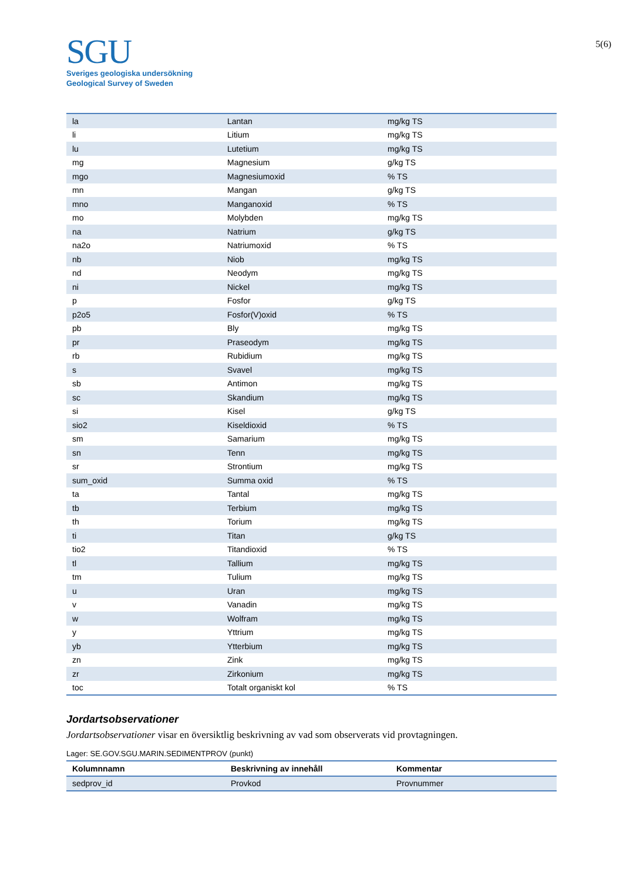5(6)
SGU
Sveriges geologiska undersökning
Geological Survey of Sweden
| la | Lantan | mg/kg TS |
| li | Litium | mg/kg TS |
| lu | Lutetium | mg/kg TS |
| mg | Magnesium | g/kg TS |
| mgo | Magnesiumoxid | % TS |
| mn | Mangan | g/kg TS |
| mno | Manganoxid | % TS |
| mo | Molybden | mg/kg TS |
| na | Natrium | g/kg TS |
| na2o | Natriumoxid | % TS |
| nb | Niob | mg/kg TS |
| nd | Neodym | mg/kg TS |
| ni | Nickel | mg/kg TS |
| p | Fosfor | g/kg TS |
| p2o5 | Fosfor(V)oxid | % TS |
| pb | Bly | mg/kg TS |
| pr | Praseodym | mg/kg TS |
| rb | Rubidium | mg/kg TS |
| s | Svavel | mg/kg TS |
| sb | Antimon | mg/kg TS |
| sc | Skandium | mg/kg TS |
| si | Kisel | g/kg TS |
| sio2 | Kiseldioxid | % TS |
| sm | Samarium | mg/kg TS |
| sn | Tenn | mg/kg TS |
| sr | Strontium | mg/kg TS |
| sum_oxid | Summa oxid | % TS |
| ta | Tantal | mg/kg TS |
| tb | Terbium | mg/kg TS |
| th | Torium | mg/kg TS |
| ti | Titan | g/kg TS |
| tio2 | Titandioxid | % TS |
| tl | Tallium | mg/kg TS |
| tm | Tulium | mg/kg TS |
| u | Uran | mg/kg TS |
| v | Vanadin | mg/kg TS |
| w | Wolfram | mg/kg TS |
| y | Yttrium | mg/kg TS |
| yb | Ytterbium | mg/kg TS |
| zn | Zink | mg/kg TS |
| zr | Zirkonium | mg/kg TS |
| toc | Totalt organiskt kol | % TS |
Jordartsobservationer
Jordartsobservationer visar en översiktlig beskrivning av vad som observerats vid provtagningen.
Lager: SE.GOV.SGU.MARIN.SEDIMENTPROV (punkt)
| Kolumnnamn | Beskrivning av innehåll | Kommentar |
| --- | --- | --- |
| sedprov_id | Provkod | Provnummer |